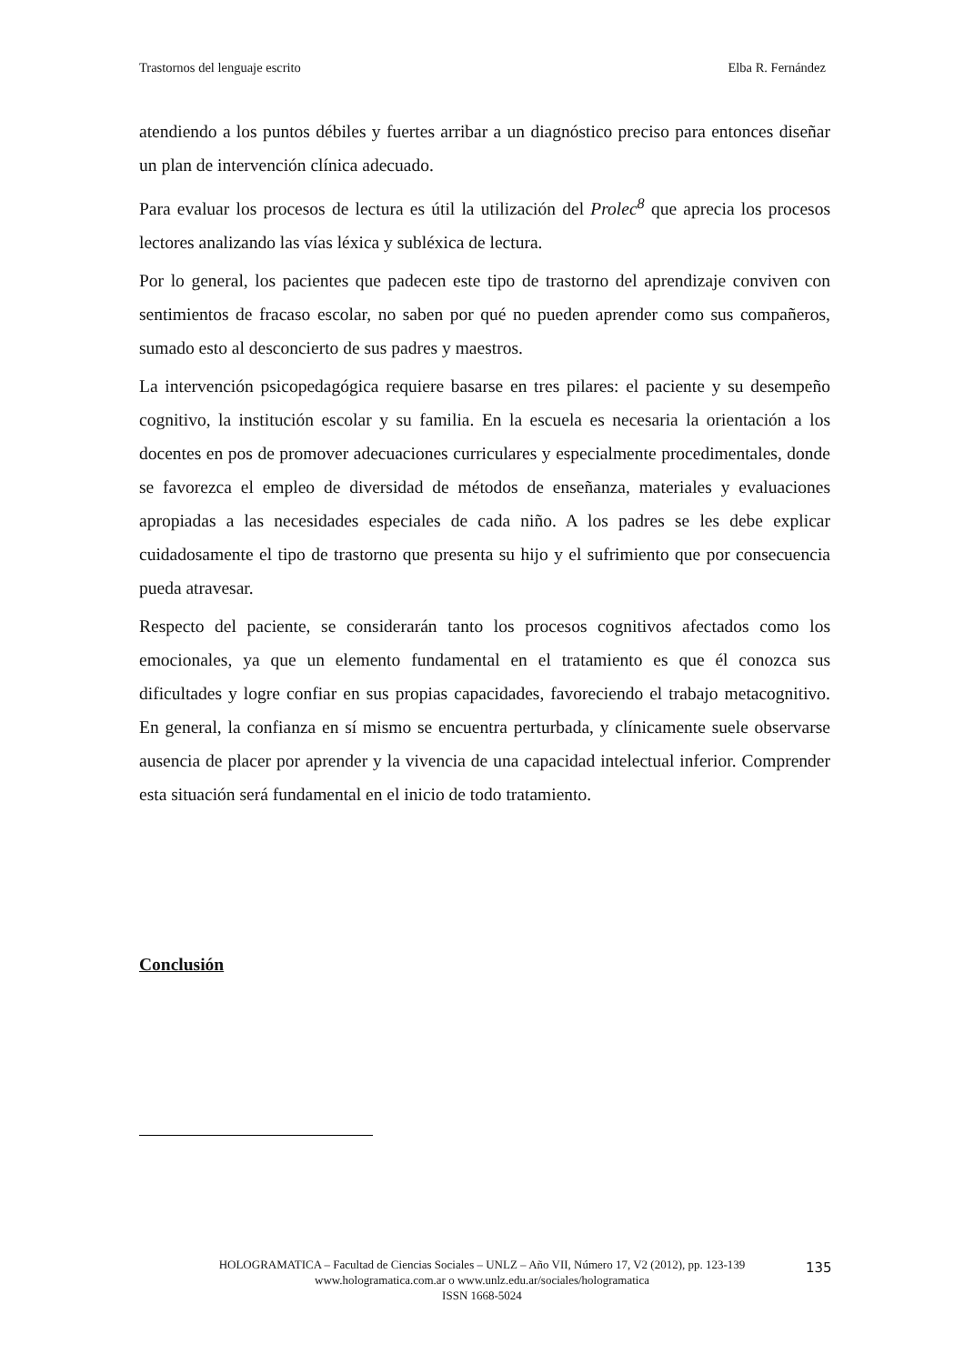Trastornos del lenguaje escrito Elba R. Fernández
atendiendo a los puntos débiles y fuertes arribar a un diagnóstico preciso para entonces diseñar un plan de intervención clínica adecuado.
Para evaluar los procesos de lectura es útil la utilización del Prolec<sup>8</sup> que aprecia los procesos lectores analizando las vías léxica y subléxica de lectura.
Por lo general, los pacientes que padecen este tipo de trastorno del aprendizaje conviven con sentimientos de fracaso escolar, no saben por qué no pueden aprender como sus compañeros, sumado esto al desconcierto de sus padres y maestros.
La intervención psicopedagógica requiere basarse en tres pilares: el paciente y su desempeño cognitivo, la institución escolar y su familia. En la escuela es necesaria la orientación a los docentes en pos de promover adecuaciones curriculares y especialmente procedimentales, donde se favorezca el empleo de diversidad de métodos de enseñanza, materiales y evaluaciones apropiadas a las necesidades especiales de cada niño. A los padres se les debe explicar cuidadosamente el tipo de trastorno que presenta su hijo y el sufrimiento que por consecuencia pueda atravesar.
Respecto del paciente, se considerarán tanto los procesos cognitivos afectados como los emocionales, ya que un elemento fundamental en el tratamiento es que él conozca sus dificultades y logre confiar en sus propias capacidades, favoreciendo el trabajo metacognitivo. En general, la confianza en sí mismo se encuentra perturbada, y clínicamente suele observarse ausencia de placer por aprender y la vivencia de una capacidad intelectual inferior. Comprender esta situación será fundamental en el inicio de todo tratamiento.
Conclusión
HOLOGRAMATICA – Facultad de Ciencias Sociales – UNLZ – Año VII, Número 17, V2 (2012), pp. 123-139
www.hologramatica.com.ar o www.unlz.edu.ar/sociales/hologramatica
ISSN 1668-5024
135